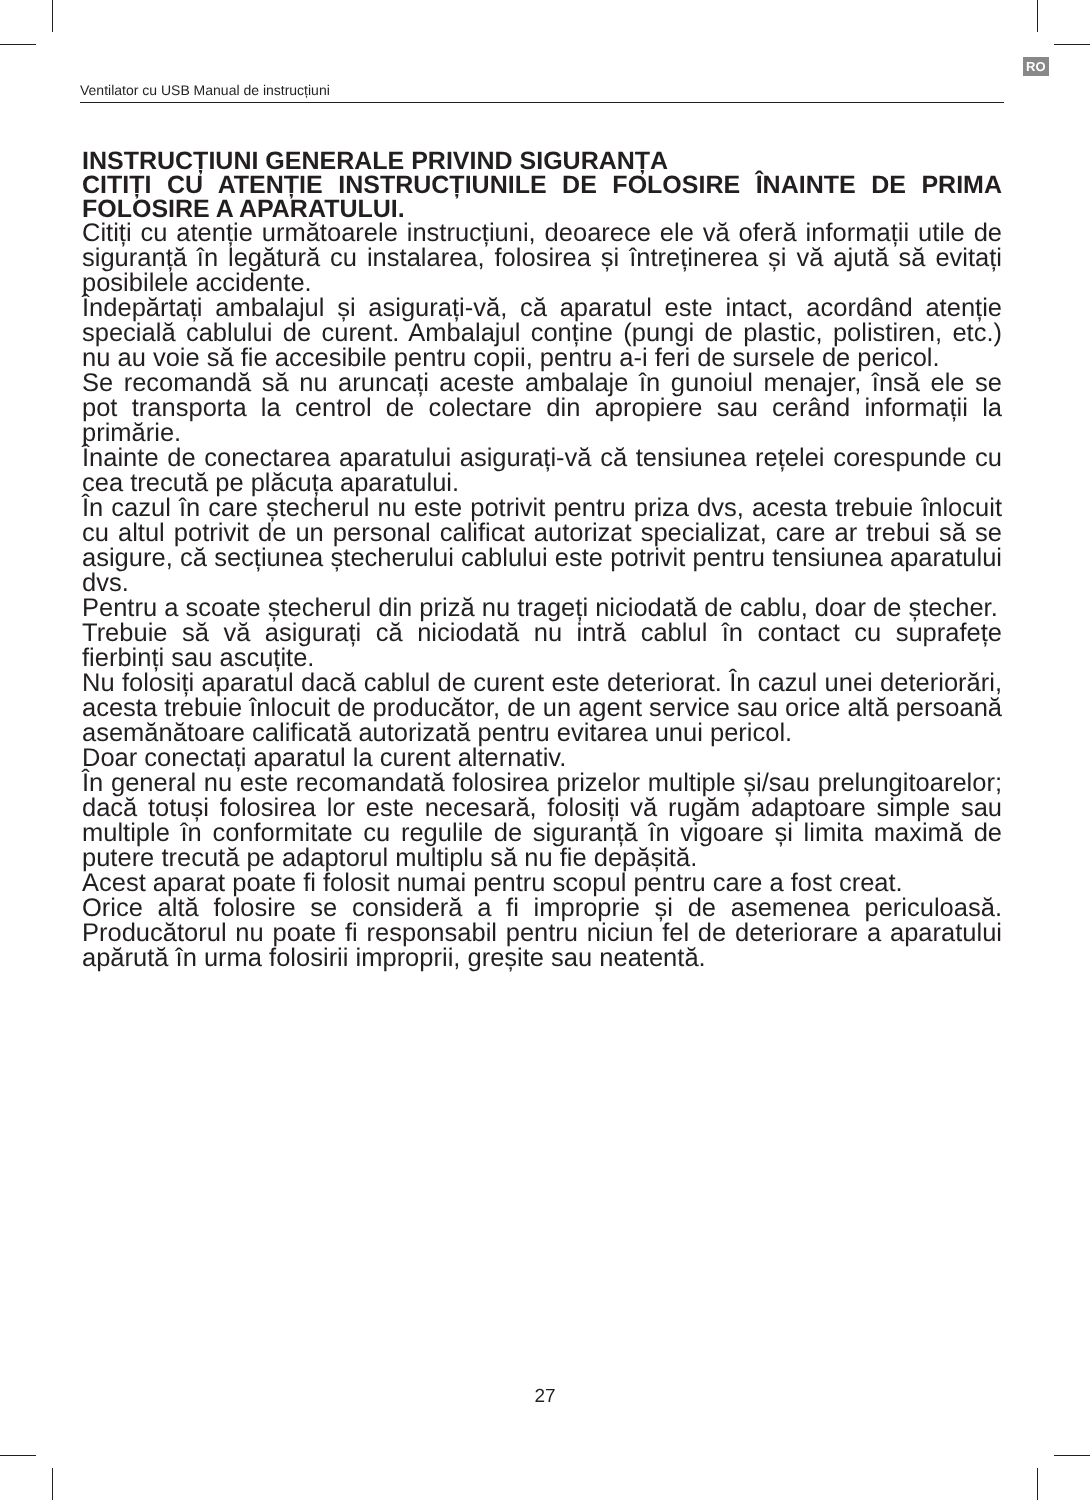RO
Ventilator cu USB Manual de instrucțiuni
INSTRUCȚIUNI GENERALE PRIVIND SIGURANȚA
CITIȚI CU ATENȚIE INSTRUCȚIUNILE DE FOLOSIRE ÎNAINTE DE PRIMA FOLOSIRE A APARATULUI.
Citiți cu atenție următoarele instrucțiuni, deoarece ele vă oferă informații utile de siguranță în legătură cu instalarea, folosirea și întreținerea și vă ajută să evitați posibilele accidente.
Îndepărtați ambalajul și asigurați-vă, că aparatul este intact, acordând atenție specială cablului de curent. Ambalajul conține (pungi de plastic, polistiren, etc.) nu au voie să fie accesibile pentru copii, pentru a-i feri de sursele de pericol.
Se recomandă să nu aruncați aceste ambalaje în gunoiul menajer, însă ele se pot transporta la centrol de colectare din apropiere sau cerând informații la primărie.
Înainte de conectarea aparatului asigurați-vă că tensiunea rețelei corespunde cu cea trecută pe plăcuța aparatului.
În cazul în care ștecherul nu este potrivit pentru priza dvs, acesta trebuie înlocuit cu altul potrivit de un personal calificat autorizat specializat, care ar trebui să se asigure, că secțiunea ștecherului cablului este potrivit pentru tensiunea aparatului dvs.
Pentru a scoate ștecherul din priză nu trageți niciodată de cablu, doar de ștecher.
Trebuie să vă asigurați că niciodată nu intră cablul în contact cu suprafețe fierbinți sau ascuțite.
Nu folosiți aparatul dacă cablul de curent este deteriorat. În cazul unei deteriorări, acesta trebuie înlocuit de producător, de un agent service sau orice altă persoană asemănătoare calificată autorizată pentru evitarea unui pericol.
Doar conectați aparatul la curent alternativ.
În general nu este recomandată folosirea prizelor multiple și/sau prelungitoarelor; dacă totuși folosirea lor este necesară, folosiți vă rugăm adaptoare simple sau multiple în conformitate cu regulile de siguranță în vigoare și limita maximă de putere trecută pe adaptorul multiplu să nu fie depășită.
Acest aparat poate fi folosit numai pentru scopul pentru care a fost creat.
Orice altă folosire se consideră a fi improprie și de asemenea periculoasă. Producătorul nu poate fi responsabil pentru niciun fel de deteriorare a aparatului apărută în urma folosirii improprii, greșite sau neatentă.
27